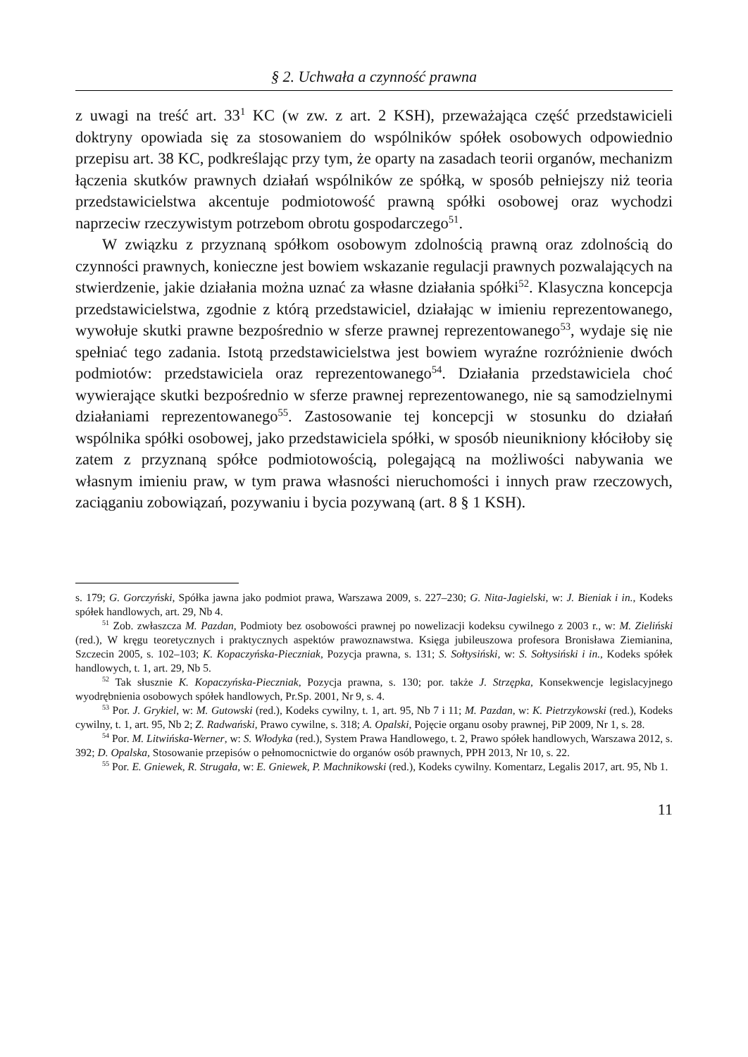§ 2. Uchwała a czynność prawna
z uwagi na treść art. 33<sup>1</sup> KC (w zw. z art. 2 KSH), przeważająca część przedstawicieli doktryny opowiada się za stosowaniem do wspólników spółek osobowych odpowiednio przepisu art. 38 KC, podkreślając przy tym, że oparty na zasadach teorii organów, mechanizm łączenia skutków prawnych działań wspólników ze spółką, w sposób pełniejszy niż teoria przedstawicielstwa akcentuje podmiotowość prawną spółki osobowej oraz wychodzi naprzeciw rzeczywistym potrzebom obrotu gospodarczego<sup>51</sup>.
W związku z przyznaną spółkom osobowym zdolnością prawną oraz zdolnością do czynności prawnych, konieczne jest bowiem wskazanie regulacji prawnych pozwalających na stwierdzenie, jakie działania można uznać za własne działania spółki<sup>52</sup>. Klasyczna koncepcja przedstawicielstwa, zgodnie z którą przedstawiciel, działając w imieniu reprezentowanego, wywołuje skutki prawne bezpośrednio w sferze prawnej reprezentowanego<sup>53</sup>, wydaje się nie spełniać tego zadania. Istotą przedstawicielstwa jest bowiem wyraźne rozróżnienie dwóch podmiotów: przedstawiciela oraz reprezentowanego<sup>54</sup>. Działania przedstawiciela choć wywierające skutki bezpośrednio w sferze prawnej reprezentowanego, nie są samodzielnymi działaniami reprezentowanego<sup>55</sup>. Zastosowanie tej koncepcji w stosunku do działań wspólnika spółki osobowej, jako przedstawiciela spółki, w sposób nieunikniony kłóciłoby się zatem z przyznaną spółce podmiotowością, polegającą na możliwości nabywania we własnym imieniu praw, w tym prawa własności nieruchomości i innych praw rzeczowych, zaciąganiu zobowiązań, pozywaniu i bycia pozywaną (art. 8 § 1 KSH).
s. 179; G. Gorczyński, Spółka jawna jako podmiot prawa, Warszawa 2009, s. 227–230; G. Nita-Jagielski, w: J. Bieniak i in., Kodeks spółek handlowych, art. 29, Nb 4.
<sup>51</sup> Zob. zwłaszcza M. Pazdan, Podmioty bez osobowości prawnej po nowelizacji kodeksu cywilnego z 2003 r., w: M. Zieliński (red.), W kręgu teoretycznych i praktycznych aspektów prawoznawstwa. Księga jubileuszowa profesora Bronisława Ziemianina, Szczecin 2005, s. 102–103; K. Kopaczyńska-Pieczniak, Pozycja prawna, s. 131; S. Sołtysiński, w: S. Sołtysiński i in., Kodeks spółek handlowych, t. 1, art. 29, Nb 5.
<sup>52</sup> Tak słusznie K. Kopaczyńska-Pieczniak, Pozycja prawna, s. 130; por. także J. Strzępka, Konsekwencje legislacyjnego wyodrębnienia osobowych spółek handlowych, Pr.Sp. 2001, Nr 9, s. 4.
<sup>53</sup> Por. J. Grykiel, w: M. Gutowski (red.), Kodeks cywilny, t. 1, art. 95, Nb 7 i 11; M. Pazdan, w: K. Pietrzykowski (red.), Kodeks cywilny, t. 1, art. 95, Nb 2; Z. Radwański, Prawo cywilne, s. 318; A. Opalski, Pojęcie organu osoby prawnej, PiP 2009, Nr 1, s. 28.
<sup>54</sup> Por. M. Litwińska-Werner, w: S. Włodyka (red.), System Prawa Handlowego, t. 2, Prawo spółek handlowych, Warszawa 2012, s. 392; D. Opalska, Stosowanie przepisów o pełnomocnictwie do organów osób prawnych, PPH 2013, Nr 10, s. 22.
<sup>55</sup> Por. E. Gniewek, R. Strugała, w: E. Gniewek, P. Machnikowski (red.), Kodeks cywilny. Komentarz, Legalis 2017, art. 95, Nb 1.
11